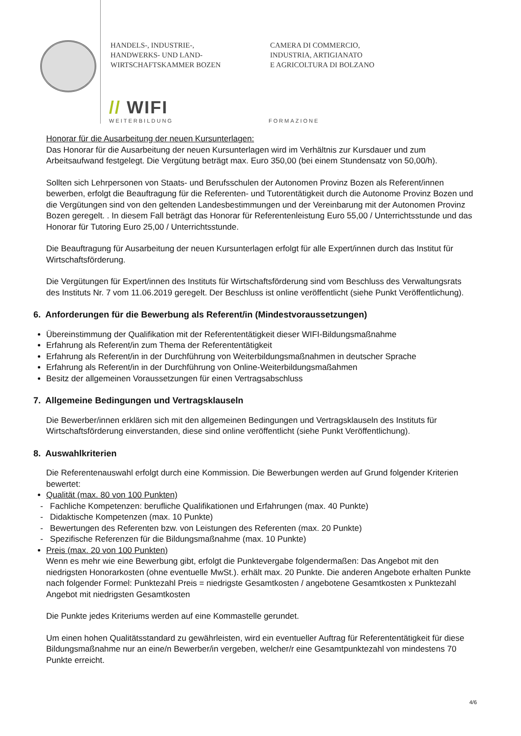HANDELS-, INDUSTRIE-,
HANDWERKS- UND LAND-
WIRTSCHAFTSKAMMER BOZEN
CAMERA DI COMMERCIO,
INDUSTRIA, ARTIGIANATO
E AGRICOLTURA DI BOLZANO
// WIFI
WEITERBILDUNG
FORMAZIONE
Honorar für die Ausarbeitung der neuen Kursunterlagen:
Das Honorar für die Ausarbeitung der neuen Kursunterlagen wird im Verhältnis zur Kursdauer und zum Arbeitsaufwand festgelegt. Die Vergütung beträgt max. Euro 350,00 (bei einem Stundensatz von 50,00/h).
Sollten sich Lehrpersonen von Staats- und Berufsschulen der Autonomen Provinz Bozen als Referent/innen bewerben, erfolgt die Beauftragung für die Referenten- und Tutorentätigkeit durch die Autonome Provinz Bozen und die Vergütungen sind von den geltenden Landesbestimmungen und der Vereinbarung mit der Autonomen Provinz Bozen geregelt. . In diesem Fall beträgt das Honorar für Referentenleistung Euro 55,00 / Unterrichtsstunde und das Honorar für Tutoring Euro 25,00 / Unterrichtsstunde.
Die Beauftragung für Ausarbeitung der neuen Kursunterlagen erfolgt für alle Expert/innen durch das Institut für Wirtschaftsförderung.
Die Vergütungen für Expert/innen des Instituts für Wirtschaftsförderung sind vom Beschluss des Verwaltungsrats des Instituts Nr. 7 vom 11.06.2019 geregelt. Der Beschluss ist online veröffentlicht (siehe Punkt Veröffentlichung).
6. Anforderungen für die Bewerbung als Referent/in (Mindestvoraussetzungen)
Übereinstimmung der Qualifikation mit der Referententätigkeit dieser WIFI-Bildungsmaßnahme
Erfahrung als Referent/in zum Thema der Referententätigkeit
Erfahrung als Referent/in in der Durchführung von Weiterbildungsmaßnahmen in deutscher Sprache
Erfahrung als Referent/in in der Durchführung von Online-Weiterbildungsmaßahmen
Besitz der allgemeinen Voraussetzungen für einen Vertragsabschluss
7. Allgemeine Bedingungen und Vertragsklauseln
Die Bewerber/innen erklären sich mit den allgemeinen Bedingungen und Vertragsklauseln des Instituts für Wirtschaftsförderung einverstanden, diese sind online veröffentlicht (siehe Punkt Veröffentlichung).
8. Auswahlkriterien
Die Referentenauswahl erfolgt durch eine Kommission. Die Bewerbungen werden auf Grund folgender Kriterien bewertet:
Qualität (max. 80 von 100 Punkten)
- Fachliche Kompetenzen: berufliche Qualifikationen und Erfahrungen (max. 40 Punkte)
- Didaktische Kompetenzen (max. 10 Punkte)
- Bewertungen des Referenten bzw. von Leistungen des Referenten (max. 20 Punkte)
- Spezifische Referenzen für die Bildungsmaßnahme (max. 10 Punkte)
Preis (max. 20 von 100 Punkten)
Wenn es mehr wie eine Bewerbung gibt, erfolgt die Punktevergabe folgendermaßen: Das Angebot mit den niedrigsten Honorarkosten (ohne eventuelle MwSt.). erhält max. 20 Punkte. Die anderen Angebote erhalten Punkte nach folgender Formel: Punktezahl Preis = niedrigste Gesamtkosten / angebotene Gesamtkosten x Punktezahl Angebot mit niedrigsten Gesamtkosten
Die Punkte jedes Kriteriums werden auf eine Kommastelle gerundet.
Um einen hohen Qualitätsstandard zu gewährleisten, wird ein eventueller Auftrag für Referententätigkeit für diese Bildungsmaßnahme nur an eine/n Bewerber/in vergeben, welcher/r eine Gesamtpunktezahl von mindestens 70 Punkte erreicht.
4/6